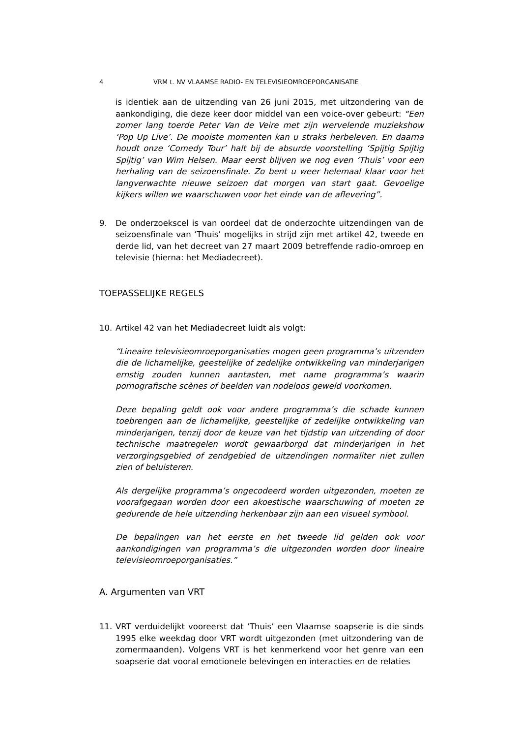4 VRM t. NV VLAAMSE RADIO- EN TELEVISIEOMROEPORGANISATIE
is identiek aan de uitzending van 26 juni 2015, met uitzondering van de aankondiging, die deze keer door middel van een voice-over gebeurt: “Een zomer lang toerde Peter Van de Veire met zijn wervelende muziekshow ‘Pop Up Live’. De mooiste momenten kan u straks herbeleven. En daarna houdt onze ‘Comedy Tour’ halt bij de absurde voorstelling ‘Spijtig Spijtig Spijtig’ van Wim Helsen. Maar eerst blijven we nog even ‘Thuis’ voor een herhaling van de seizoensfinale. Zo bent u weer helemaal klaar voor het langverwachte nieuwe seizoen dat morgen van start gaat. Gevoelige kijkers willen we waarschuwen voor het einde van de aflevering”.
9. De onderzoekscel is van oordeel dat de onderzochte uitzendingen van de seizoensfinale van ‘Thuis’ mogelijks in strijd zijn met artikel 42, tweede en derde lid, van het decreet van 27 maart 2009 betreffende radio-omroep en televisie (hierna: het Mediadecreet).
TOEPASSELIJKE REGELS
10. Artikel 42 van het Mediadecreet luidt als volgt:
“Lineaire televisieomroeporganisaties mogen geen programma’s uitzenden die de lichamelijke, geestelijke of zedelijke ontwikkeling van minderjarigen ernstig zouden kunnen aantasten, met name programma’s waarin pornografische scènes of beelden van nodeloos geweld voorkomen.
Deze bepaling geldt ook voor andere programma’s die schade kunnen toebrengen aan de lichamelijke, geestelijke of zedelijke ontwikkeling van minderjarigen, tenzij door de keuze van het tijdstip van uitzending of door technische maatregelen wordt gewaarborgd dat minderjarigen in het verzorgingsgebied of zendgebied de uitzendingen normaliter niet zullen zien of beluisteren.
Als dergelijke programma’s ongecodeerd worden uitgezonden, moeten ze voorafgegaan worden door een akoestische waarschuwing of moeten ze gedurende de hele uitzending herkenbaar zijn aan een visueel symbool.
De bepalingen van het eerste en het tweede lid gelden ook voor aankondigingen van programma’s die uitgezonden worden door lineaire televisieomroeporganisaties.”
A. Argumenten van VRT
11. VRT verduidelijkt vooreerst dat ‘Thuis’ een Vlaamse soapserie is die sinds 1995 elke weekdag door VRT wordt uitgezonden (met uitzondering van de zomermaanden). Volgens VRT is het kenmerkend voor het genre van een soapserie dat vooral emotionele belevingen en interacties en de relaties